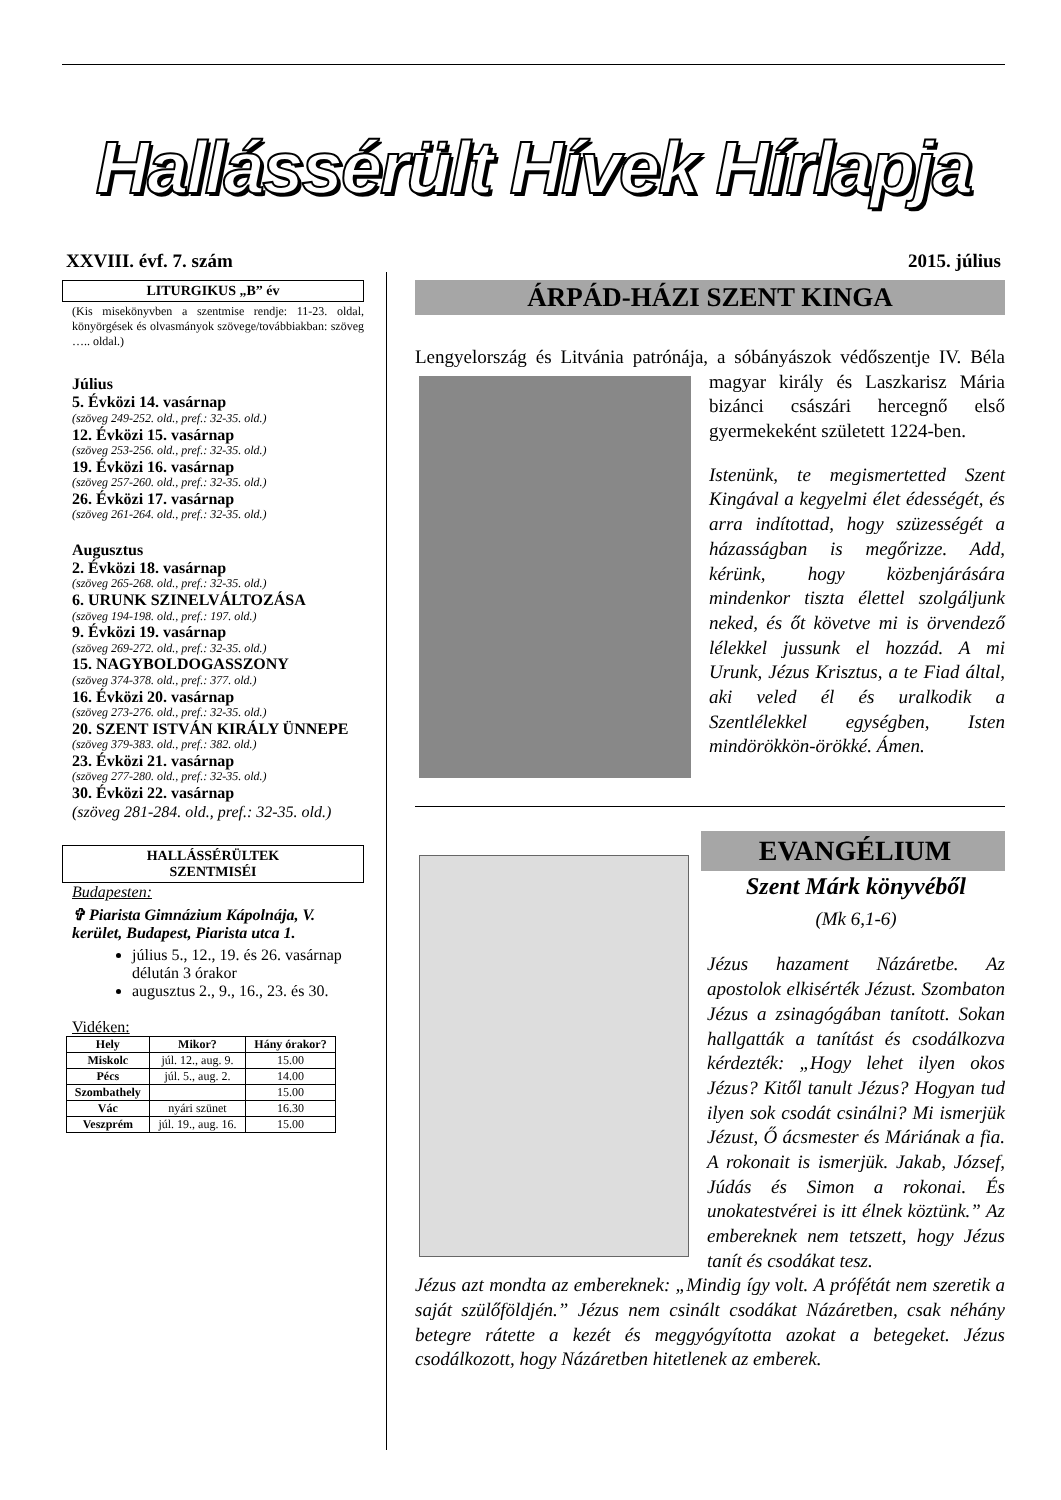Hallássérült Hívek Hírlapja
XXVIII. évf. 7. szám 2015. július
LITURGIKUS „B” év
(Kis misekönyvben a szentmise rendje: 11-23. oldal, könyörgések és olvasmányok szövege/továbbiakban: szöveg ….. oldal.)
Július
5. Évközi 14. vasárnap
(szöveg 249-252. old., pref.: 32-35. old.)
12. Évközi 15. vasárnap
(szöveg 253-256. old., pref.: 32-35. old.)
19. Évközi 16. vasárnap
(szöveg 257-260. old., pref.: 32-35. old.)
26. Évközi 17. vasárnap
(szöveg 261-264. old., pref.: 32-35. old.)
Augusztus
2. Évközi 18. vasárnap
(szöveg 265-268. old., pref.: 32-35. old.)
6. URUNK SZINELVÁLTOZÁSA
(szöveg 194-198. old., pref.: 197. old.)
9. Évközi 19. vasárnap
(szöveg 269-272. old., pref.: 32-35. old.)
15. NAGYBOLDOGASSZONY
(szöveg 374-378. old., pref.: 377. old.)
16. Évközi 20. vasárnap
(szöveg 273-276. old., pref.: 32-35. old.)
20. SZENT ISTVÁN KIRÁLY ÜNNEPE
(szöveg 379-383. old., pref.: 382. old.)
23. Évközi 21. vasárnap
(szöveg 277-280. old., pref.: 32-35. old.)
30. Évközi 22. vasárnap
(szöveg 281-284. old., pref.: 32-35. old.)
HALLÁSSÉRÜLTEK
SZENTMISÉI
Budapesten:
✞ Piarista Gimnázium Kápolnája, V. kerület, Budapest, Piarista utca 1.
július 5., 12., 19. és 26. vasárnap délután 3 órakor
augusztus 2., 9., 16., 23. és 30.
Vidéken:
| Hely | Mikor? | Hány órakor? |
| --- | --- | --- |
| Miskolc | júl. 12., aug. 9. | 15.00 |
| Pécs | júl. 5., aug. 2. | 14.00 |
| Szombathely | | 15.00 |
| Vác | nyári szünet | 16.30 |
| Veszprém | júl. 19., aug. 16. | 15.00 |
ÁRPÁD-HÁZI SZENT KINGA
Lengyelország és Litvánia patrónája, a sóbányászok védőszentje IV.
Béla magyar király és Laszkarisz Mária bizánci császári hercegnő első gyermekeként született 1224-ben.
Istenünk, te megismertetted Szent Kingával a kegyelmi élet édességét, és arra indítottad, hogy szüzességét a házasságban is megőrizze. Add, kérünk, hogy közbenjárására mindenkor tiszta élettel szolgáljunk neked, és őt követve mi is örvendező lélekkel jussunk el hozzád. A mi Urunk, Jézus Krisztus, a te Fiad által, aki veled él és uralkodik a Szentlélekkel egységben, Isten mindörökkön-örökké. Ámen.
EVANGÉLIUM
Szent Márk könyvéből
(Mk 6,1-6)
Jézus hazament Názáretbe. Az apostolok elkisérték Jézust. Szombaton Jézus a zsinagógában tanított. Sokan hallgatták a tanítást és csodálkozva kérdezték: „Hogy lehet ilyen okos Jézus? Kitől tanult Jézus? Hogyan tud ilyen sok csodát csinálni? Mi ismerjük Jézust, Ő ácsmester és Máriának a fia. A rokonait is ismerjük. Jakab, József, Júdás és Simon a rokonai. És unokatestvérei is itt élnek köztünk.” Az embereknek nem tetszett, hogy Jézus tanít és csodákat tesz.
Jézus azt mondta az embereknek: „Mindig így volt. A prófétát nem szeretik a saját szülőföldjén.” Jézus nem csinált csodákat Názáretben, csak néhány betegre rátette a kezét és meggyógyította azokat a betegeket. Jézus csodálkozott, hogy Názáretben hitetlenek az emberek.